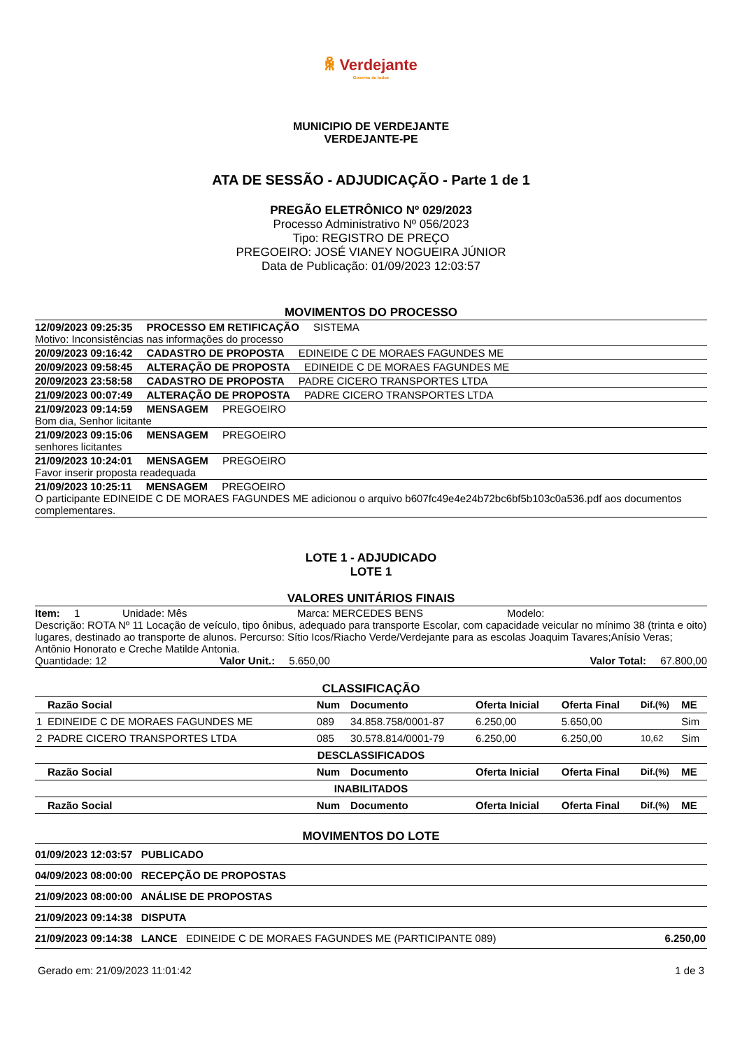ꆜ Verdejante
Governo de todos
MUNICIPIO DE VERDEJANTE
VERDEJANTE-PE
ATA DE SESSÃO - ADJUDICAÇÃO - Parte 1 de 1
PREGÃO ELETRÔNICO Nº 029/2023
Processo Administrativo Nº 056/2023
Tipo: REGISTRO DE PREÇO
PREGOEIRO: JOSÉ VIANEY NOGUEIRA JÚNIOR
Data de Publicação: 01/09/2023 12:03:57
MOVIMENTOS DO PROCESSO
12/09/2023 09:25:35 PROCESSO EM RETIFICAÇÃO SISTEMA
Motivo: Inconsistências nas informações do processo
20/09/2023 09:16:42 CADASTRO DE PROPOSTA EDINEIDE C DE MORAES FAGUNDES ME
20/09/2023 09:58:45 ALTERAÇÃO DE PROPOSTA EDINEIDE C DE MORAES FAGUNDES ME
20/09/2023 23:58:58 CADASTRO DE PROPOSTA PADRE CICERO TRANSPORTES LTDA
21/09/2023 00:07:49 ALTERAÇÃO DE PROPOSTA PADRE CICERO TRANSPORTES LTDA
21/09/2023 09:14:59 MENSAGEM PREGOEIRO
Bom dia, Senhor licitante
21/09/2023 09:15:06 MENSAGEM PREGOEIRO
senhores licitantes
21/09/2023 10:24:01 MENSAGEM PREGOEIRO
Favor inserir proposta readequada
21/09/2023 10:25:11 MENSAGEM PREGOEIRO
O participante EDINEIDE C DE MORAES FAGUNDES ME adicionou o arquivo b607fc49e4e24b72bc6bf5b103c0a536.pdf aos documentos complementares.
LOTE 1 - ADJUDICADO
LOTE 1
VALORES UNITÁRIOS FINAIS
Item: 1 Unidade: Mês Marca: MERCEDES BENS Modelo:
Descrição: ROTA Nº 11 Locação de veículo, tipo ônibus, adequado para transporte Escolar, com capacidade veicular no mínimo 38 (trinta e oito) lugares, destinado ao transporte de alunos. Percurso: Sítio Icos/Riacho Verde/Verdejante para as escolas Joaquim Tavares;Anísio Veras; Antônio Honorato e Creche Matilde Antonia.
Quantidade: 12 Valor Unit.: 5.650,00 Valor Total: 67.800,00
CLASSIFICAÇÃO
| | Razão Social | Num | Documento | Oferta Inicial | Oferta Final | Dif.(%) | ME |
| --- | --- | --- | --- | --- | --- | --- | --- |
| 1 | EDINEIDE C DE MORAES FAGUNDES ME | 089 | 34.858.758/0001-87 | 6.250,00 | 5.650,00 | | Sim |
| 2 | PADRE CICERO TRANSPORTES LTDA | 085 | 30.578.814/0001-79 | 6.250,00 | 6.250,00 | 10,62 | Sim |
| DESCLASSIFICADOS | | | | | | | |
| | Razão Social | Num | Documento | Oferta Inicial | Oferta Final | Dif.(%) | ME |
| INABILITADOS | | | | | | | |
| | Razão Social | Num | Documento | Oferta Inicial | Oferta Final | Dif.(%) | ME |
MOVIMENTOS DO LOTE
| 01/09/2023 12:03:57 PUBLICADO | |
| 04/09/2023 08:00:00 RECEPÇÃO DE PROPOSTAS | |
| 21/09/2023 08:00:00 ANÁLISE DE PROPOSTAS | |
| 21/09/2023 09:14:38 DISPUTA | |
| 21/09/2023 09:14:38 LANCE EDINEIDE C DE MORAES FAGUNDES ME (PARTICIPANTE 089) | 6.250,00 |
Gerado em: 21/09/2023 11:01:42 1 de 3